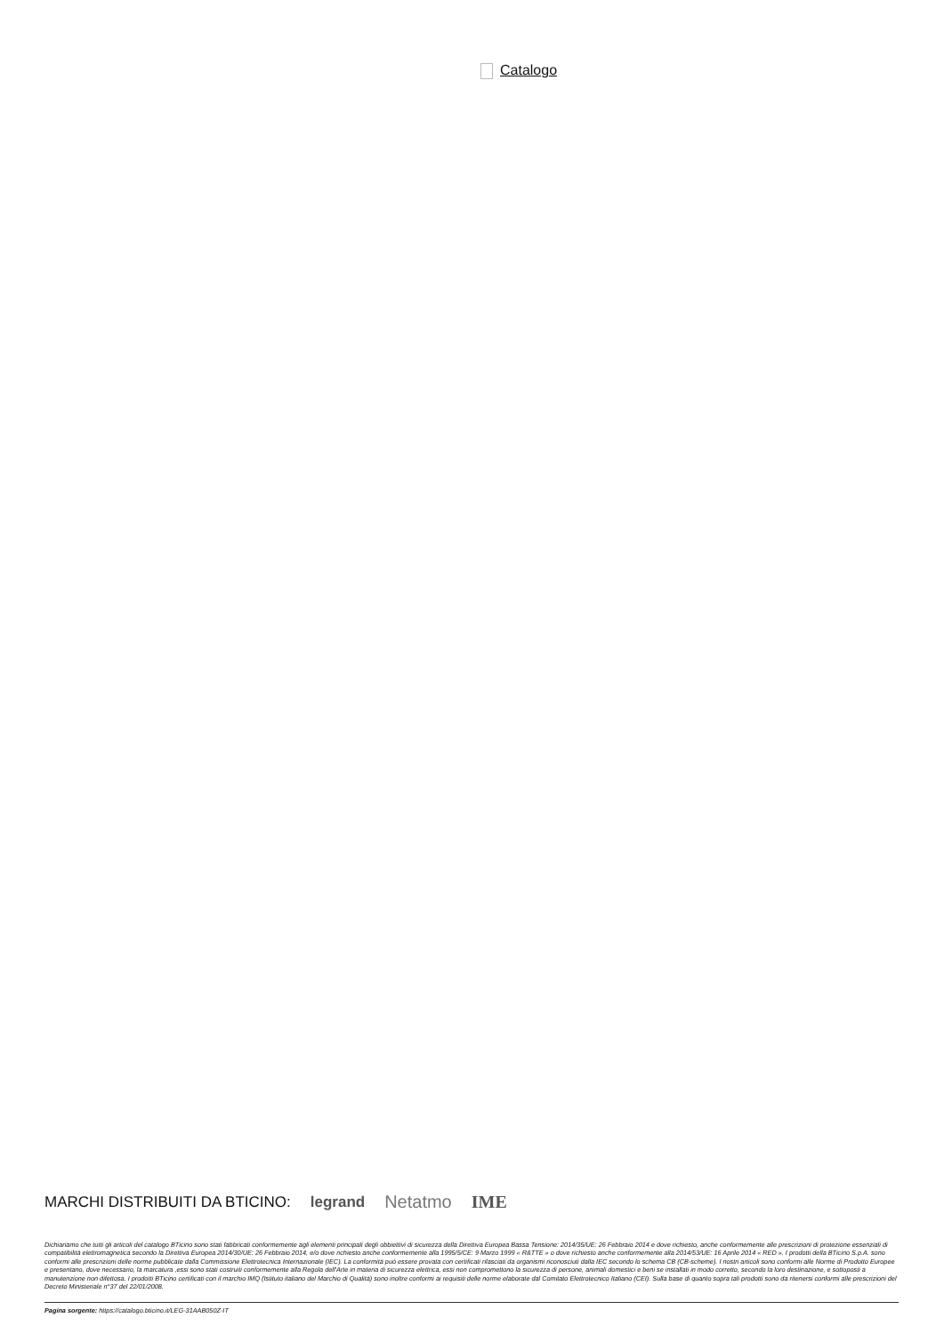Catalogo
MARCHI DISTRIBUITI DA BTICINO: legrand Netatmo IME
Dichiariamo che tutti gli articoli del catalogo BTicino sono stati fabbricati conformemente agli elementi principali degli obbiettivi di sicurezza della Direttiva Europea Bassa Tensione: 2014/35/UE: 26 Febbraio 2014 e dove richiesto, anche conformemente alle prescrizioni di protezione essenziali di compatibilità elettromagnetica secondo la Direttiva Europea 2014/30/UE: 26 Febbraio 2014, e/o dove richiesto anche conformemente alla 1995/5/CE: 9 Marzo 1999 « R&TTE » o dove richiesto anche conformemente alla 2014/53/UE: 16 Aprile 2014 « RED ». I prodotti della BTicino S.p.A. sono conformi alle prescrizioni delle norme pubblicate dalla Commissione Elettrotecnica Internazionale (IEC). La conformità può essere provata con certificati rilasciati da organismi riconosciuti dalla IEC secondo lo schema CB (CB-scheme). I nostri articoli sono conformi alle Norme di Prodotto Europee e presentano, dove necessario, la marcatura ,essi sono stati costruiti conformemente alla Regola dell'Arte in materia di sicurezza elettrica, essi non compromettono la sicurezza di persone, animali domestici e beni se installati in modo corretto, secondo la loro destinazione, e sottoposti a manutenzione non difettosa. I prodotti BTicino certificati con il marchio IMQ (Istituto italiano del Marchio di Qualità) sono inoltre conformi ai requisiti delle norme elaborate dal Comitato Elettrotecnico Italiano (CEI). Sulla base di quanto sopra tali prodotti sono da ritenersi conformi alle prescrizioni del Decreto Ministeriale n°37 del 22/01/2008.
Pagina sorgente: https://catalogo.bticino.it/LEG-31AAB050Z-IT